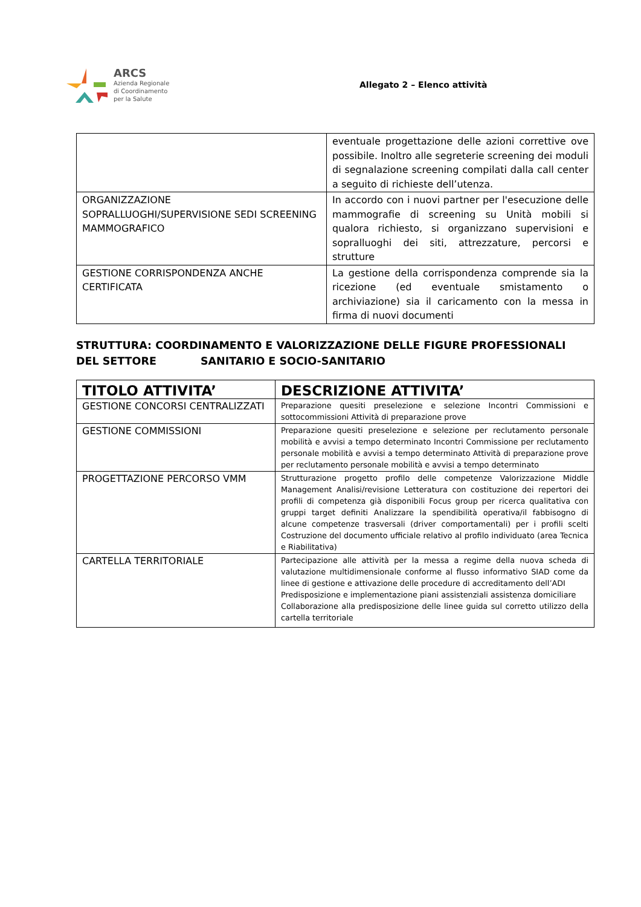ARCS
Azienda Regionale
di Coordinamento
per la Salute
Allegato 2 – Elenco attività
| | eventuale progettazione delle azioni correttive ove possibile. Inoltro alle segreterie screening dei moduli di segnalazione screening compilati dalla call center a seguito di richieste dell’utenza. |
| ORGANIZZAZIONE SOPRALLUOGHI/SUPERVISIONE SEDI SCREENING MAMMOGRAFICO | In accordo con i nuovi partner per l'esecuzione delle mammografie di screening su Unità mobili si qualora richiesto, si organizzano supervisioni e sopralluoghi dei siti, attrezzature, percorsi e strutture |
| GESTIONE CORRISPONDENZA ANCHE CERTIFICATA | La gestione della corrispondenza comprende sia la ricezione (ed eventuale smistamento o archiviazione) sia il caricamento con la messa in firma di nuovi documenti |
STRUTTURA: COORDINAMENTO E VALORIZZAZIONE DELLE FIGURE PROFESSIONALI
DEL SETTORE SANITARIO E SOCIO-SANITARIO
| TITOLO ATTIVITA’ | DESCRIZIONE ATTIVITA’ |
| --- | --- |
| GESTIONE CONCORSI CENTRALIZZATI | Preparazione quesiti preselezione e selezione Incontri Commissioni e sottocommissioni Attività di preparazione prove |
| GESTIONE COMMISSIONI | Preparazione quesiti preselezione e selezione per reclutamento personale mobilità e avvisi a tempo determinato Incontri Commissione per reclutamento personale mobilità e avvisi a tempo determinato Attività di preparazione prove per reclutamento personale mobilità e avvisi a tempo determinato |
| PROGETTAZIONE PERCORSO VMM | Strutturazione progetto profilo delle competenze Valorizzazione Middle Management Analisi/revisione Letteratura con costituzione dei repertori dei profili di competenza già disponibili Focus group per ricerca qualitativa con gruppi target definiti Analizzare la spendibilità operativa/il fabbisogno di alcune competenze trasversali (driver comportamentali) per i profili scelti Costruzione del documento ufficiale relativo al profilo individuato (area Tecnica e Riabilitativa) |
| CARTELLA TERRITORIALE | Partecipazione alle attività per la messa a regime della nuova scheda di valutazione multidimensionale conforme al flusso informativo SIAD come da linee di gestione e attivazione delle procedure di accreditamento dell’ADI Predisposizione e implementazione piani assistenziali assistenza domiciliare Collaborazione alla predisposizione delle linee guida sul corretto utilizzo della cartella territoriale |